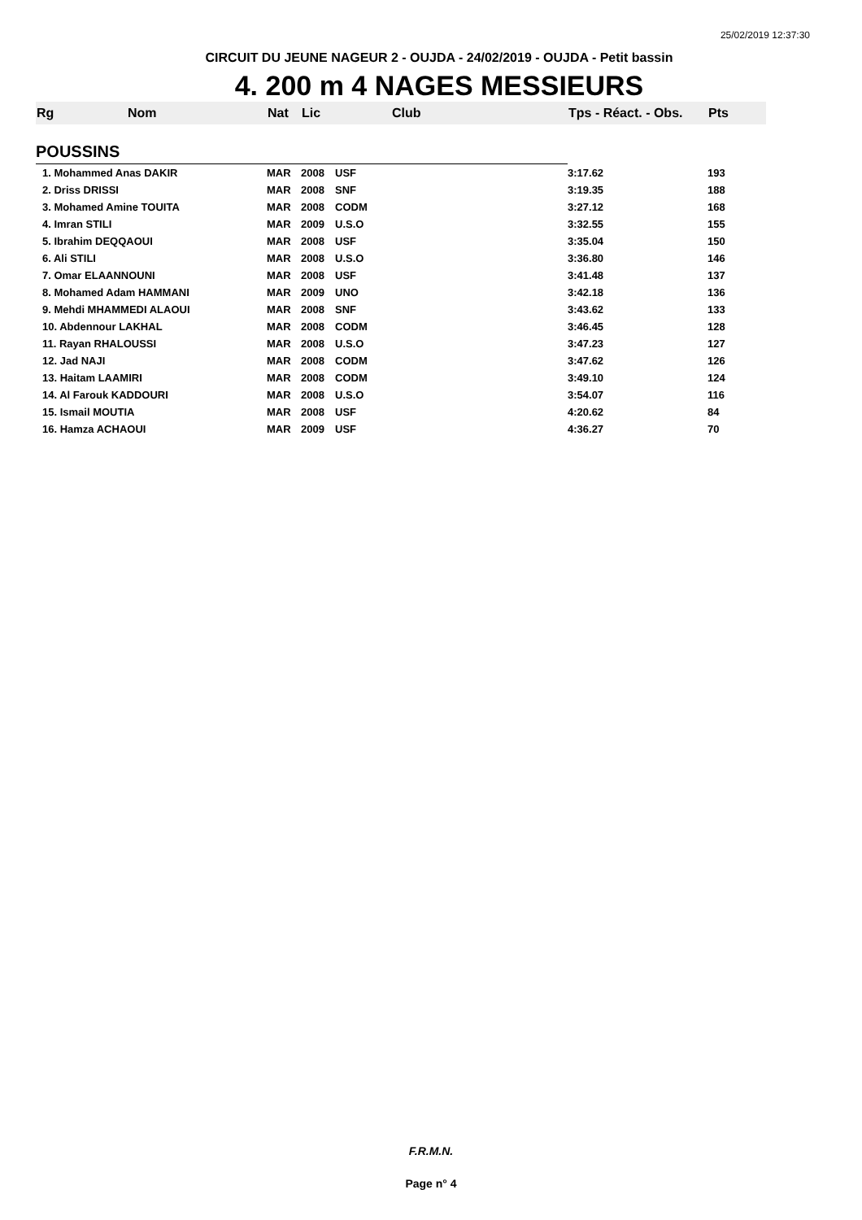25/02/2019 12:37:30
CIRCUIT DU JEUNE NAGEUR 2 - OUJDA - 24/02/2019 - OUJDA - Petit bassin
4. 200 m 4 NAGES MESSIEURS
| Rg | Nom | Nat | Lic | Club | Tps - Réact. - Obs. | Pts |
| --- | --- | --- | --- | --- | --- | --- |
| POUSSINS | | | | | | |
| 1. Mohammed Anas DAKIR | | MAR | 2008 | USF | 3:17.62 | 193 |
| 2. Driss DRISSI | | MAR | 2008 | SNF | 3:19.35 | 188 |
| 3. Mohamed Amine TOUITA | | MAR | 2008 | CODM | 3:27.12 | 168 |
| 4. Imran STILI | | MAR | 2009 | U.S.O | 3:32.55 | 155 |
| 5. Ibrahim DEQQAOUI | | MAR | 2008 | USF | 3:35.04 | 150 |
| 6. Ali STILI | | MAR | 2008 | U.S.O | 3:36.80 | 146 |
| 7. Omar ELAANNOUNI | | MAR | 2008 | USF | 3:41.48 | 137 |
| 8. Mohamed Adam HAMMANI | | MAR | 2009 | UNO | 3:42.18 | 136 |
| 9. Mehdi MHAMMEDI ALAOUI | | MAR | 2008 | SNF | 3:43.62 | 133 |
| 10. Abdennour LAKHAL | | MAR | 2008 | CODM | 3:46.45 | 128 |
| 11. Rayan RHALOUSSI | | MAR | 2008 | U.S.O | 3:47.23 | 127 |
| 12. Jad NAJI | | MAR | 2008 | CODM | 3:47.62 | 126 |
| 13. Haitam LAAMIRI | | MAR | 2008 | CODM | 3:49.10 | 124 |
| 14. Al Farouk KADDOURI | | MAR | 2008 | U.S.O | 3:54.07 | 116 |
| 15. Ismail MOUTIA | | MAR | 2008 | USF | 4:20.62 | 84 |
| 16. Hamza ACHAOUI | | MAR | 2009 | USF | 4:36.27 | 70 |
F.R.M.N.
Page n° 4